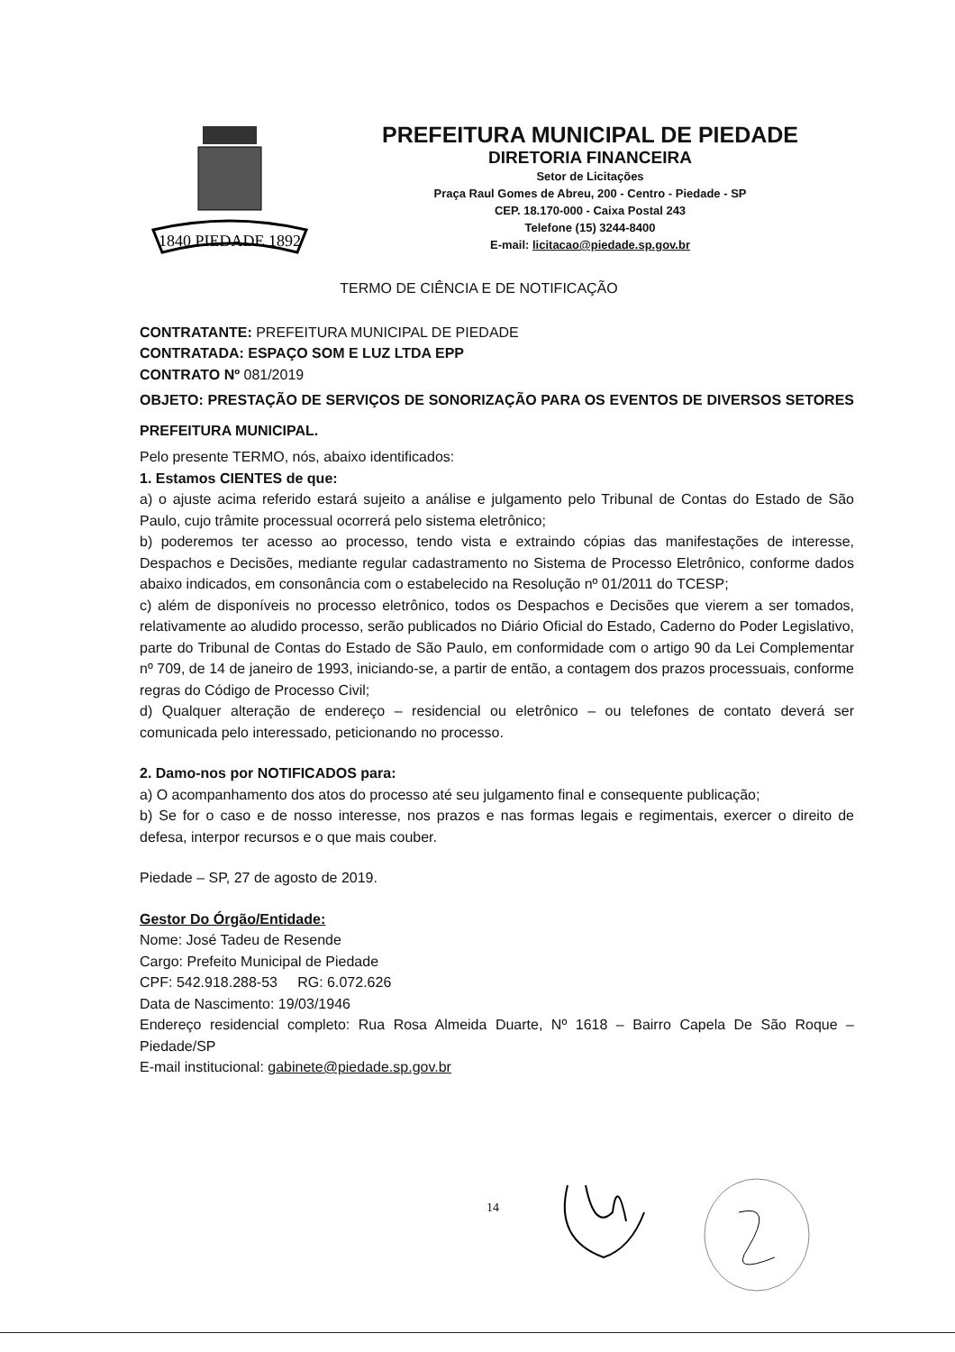1840 PIEDADE 1892
PREFEITURA MUNICIPAL DE PIEDADE
DIRETORIA FINANCEIRA
Setor de Licitações
Praça Raul Gomes de Abreu, 200 - Centro - Piedade - SP
CEP. 18.170-000 - Caixa Postal 243
Telefone (15) 3244-8400
E-mail: licitacao@piedade.sp.gov.br
TERMO DE CIÊNCIA E DE NOTIFICAÇÃO
CONTRATANTE: PREFEITURA MUNICIPAL DE PIEDADE
CONTRATADA: ESPAÇO SOM E LUZ LTDA EPP
CONTRATO Nº 081/2019
OBJETO: PRESTAÇÃO DE SERVIÇOS DE SONORIZAÇÃO PARA OS EVENTOS DE DIVERSOS SETORES PREFEITURA MUNICIPAL.
Pelo presente TERMO, nós, abaixo identificados:
1. Estamos CIENTES de que:
a) o ajuste acima referido estará sujeito a análise e julgamento pelo Tribunal de Contas do Estado de São Paulo, cujo trâmite processual ocorrerá pelo sistema eletrônico;
b) poderemos ter acesso ao processo, tendo vista e extraindo cópias das manifestações de interesse, Despachos e Decisões, mediante regular cadastramento no Sistema de Processo Eletrônico, conforme dados abaixo indicados, em consonância com o estabelecido na Resolução nº 01/2011 do TCESP;
c) além de disponíveis no processo eletrônico, todos os Despachos e Decisões que vierem a ser tomados, relativamente ao aludido processo, serão publicados no Diário Oficial do Estado, Caderno do Poder Legislativo, parte do Tribunal de Contas do Estado de São Paulo, em conformidade com o artigo 90 da Lei Complementar nº 709, de 14 de janeiro de 1993, iniciando-se, a partir de então, a contagem dos prazos processuais, conforme regras do Código de Processo Civil;
d) Qualquer alteração de endereço – residencial ou eletrônico – ou telefones de contato deverá ser comunicada pelo interessado, peticionando no processo.
2. Damo-nos por NOTIFICADOS para:
a) O acompanhamento dos atos do processo até seu julgamento final e consequente publicação;
b) Se for o caso e de nosso interesse, nos prazos e nas formas legais e regimentais, exercer o direito de defesa, interpor recursos e o que mais couber.
Piedade – SP, 27 de agosto de 2019.
Gestor Do Órgão/Entidade:
Nome: José Tadeu de Resende
Cargo: Prefeito Municipal de Piedade
CPF: 542.918.288-53 RG: 6.072.626
Data de Nascimento: 19/03/1946
Endereço residencial completo: Rua Rosa Almeida Duarte, Nº 1618 – Bairro Capela De São Roque – Piedade/SP
E-mail institucional: gabinete@piedade.sp.gov.br
14